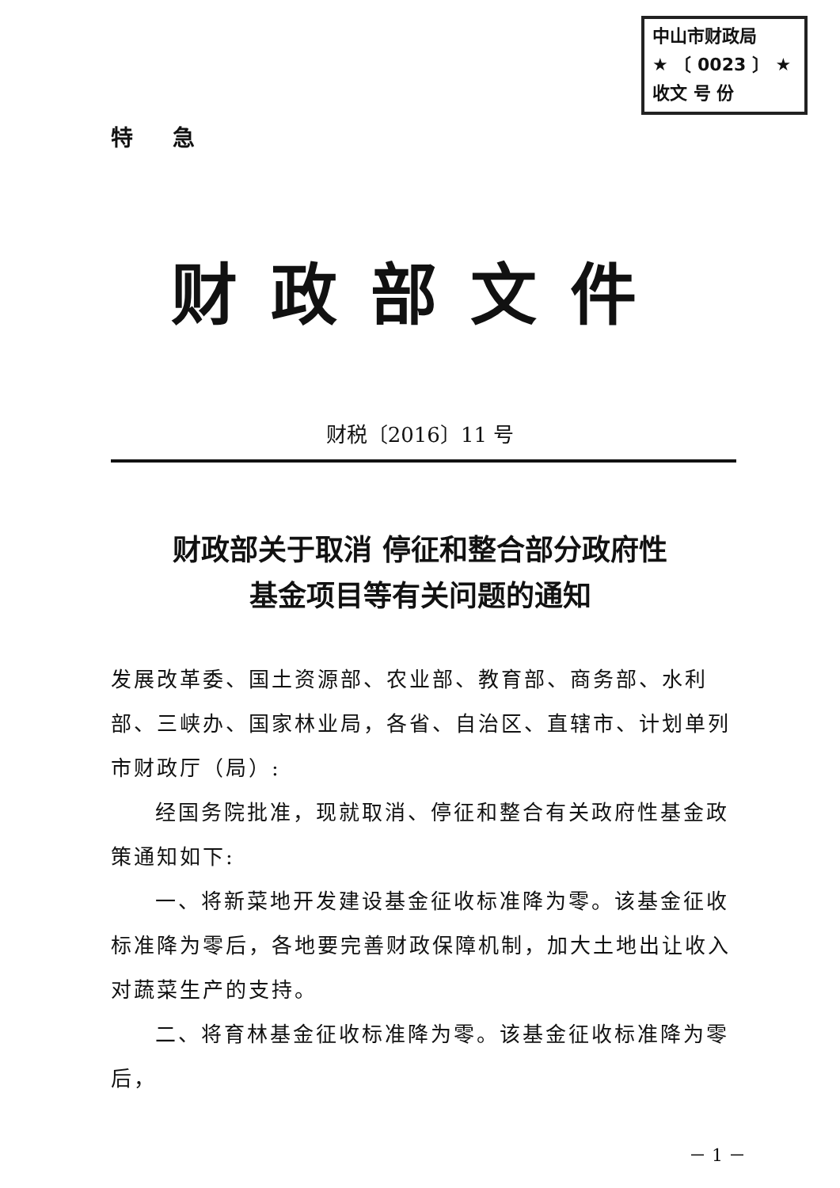中山市财政局
★ 〔 0023 〕 ★
收文 号 份
特 急
财政部文件
财税〔2016〕11 号
财政部关于取消 停征和整合部分政府性
基金项目等有关问题的通知
发展改革委、国土资源部、农业部、教育部、商务部、水利部、三峡办、国家林业局，各省、自治区、直辖市、计划单列市财政厅（局）:
经国务院批准，现就取消、停征和整合有关政府性基金政策通知如下:
一、将新菜地开发建设基金征收标准降为零。该基金征收标准降为零后，各地要完善财政保障机制，加大土地出让收入对蔬菜生产的支持。
二、将育林基金征收标准降为零。该基金征收标准降为零后，
－ 1 －